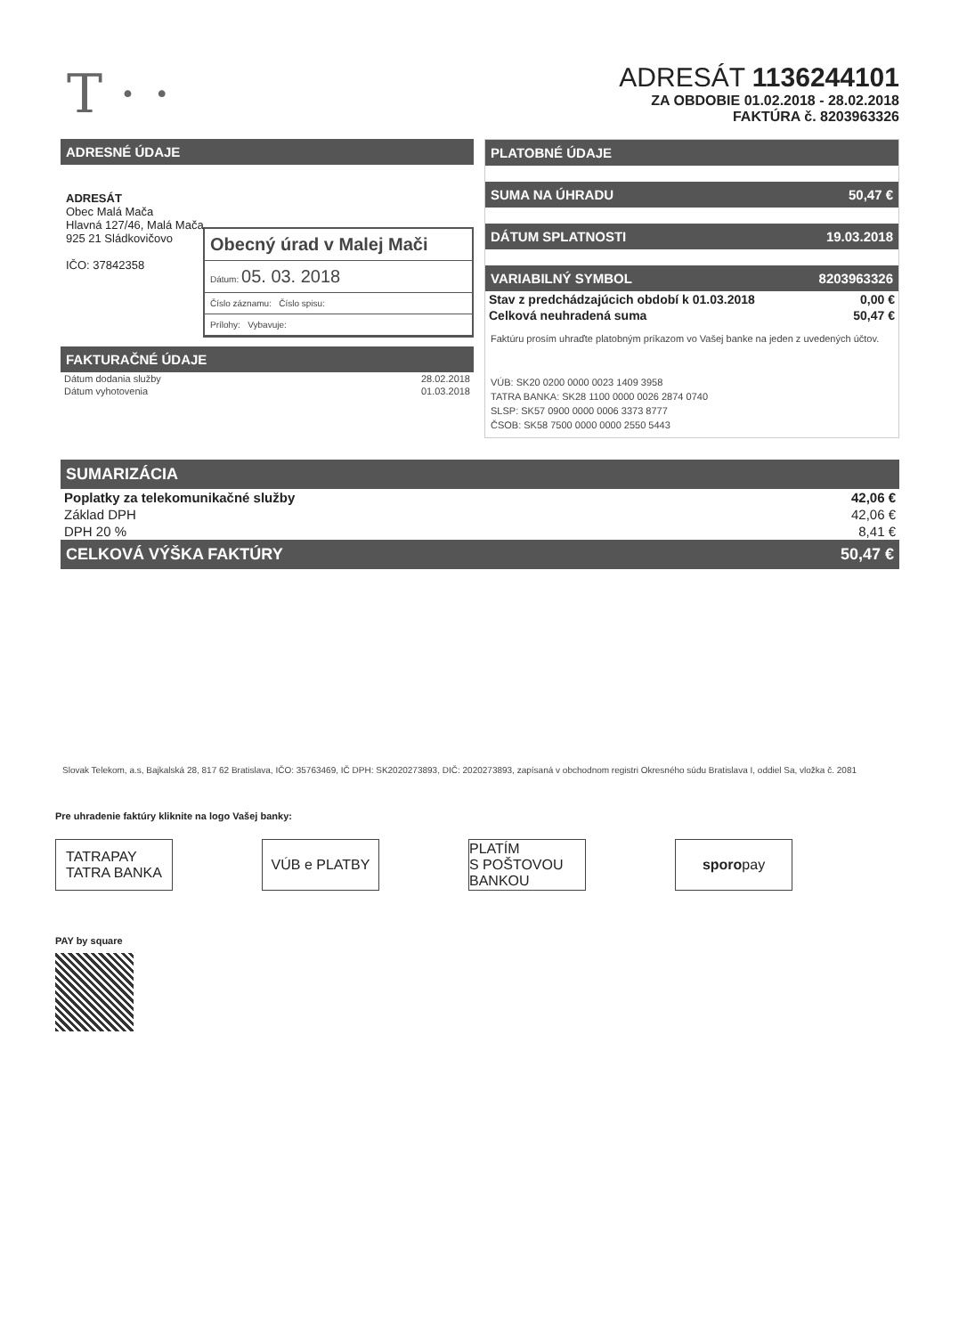T · ·
ADRESÁT 1136244101
ZA OBDOBIE 01.02.2018 - 28.02.2018
FAKTÚRA č. 8203963326
ADRESNÉ ÚDAJE
ADRESÁT
Obec Malá Mača
Hlavná 127/46, Malá Mača
925 21 Sládkovičovo
IČO: 37842358
Obecný úrad v Malej Mači
Dátum: 05. 03. 2018
Číslo záznamu: Číslo spisu:
Prílohy: Vybavuje:
FAKTURAČNÉ ÚDAJE
| Dátum dodania služby | 28.02.2018 |
| Dátum vyhotovenia | 01.03.2018 |
PLATOBNÉ ÚDAJE
SUMA NA ÚHRADU 50,47 €
DÁTUM SPLATNOSTI 19.03.2018
VARIABILNÝ SYMBOL 8203963326
| Stav z predchádzajúcich období k 01.03.2018 | 0,00 € |
| Celková neuhradená suma | 50,47 € |
Faktúru prosím uhraďte platobným príkazom vo Vašej banke na jeden z uvedených účtov.
VÚB: SK20 0200 0000 0023 1409 3958
TATRA BANKA: SK28 1100 0000 0026 2874 0740
SLSP: SK57 0900 0000 0006 3373 8777
ČSOB: SK58 7500 0000 0000 2550 5443
SUMARIZÁCIA
| Poplatky za telekomunikačné služby | 42,06 € |
| Základ DPH | 42,06 € |
| DPH 20 % | 8,41 € |
CELKOVÁ VÝŠKA FAKTÚRY 50,47 €
Slovak Telekom, a.s, Bajkalská 28, 817 62 Bratislava, IČO: 35763469, IČ DPH: SK2020273893, DIČ: 2020273893, zapísaná v obchodnom registri Okresného súdu Bratislava I, oddiel Sa, vložka č. 2081
Pre uhradenie faktúry kliknite na logo Vašej banky:
TATRAPAY
TATRA BANKA
VÚB e PLATBY PLATÍM
S POŠTOVOU BANKOU
sporo pay
PAY by square